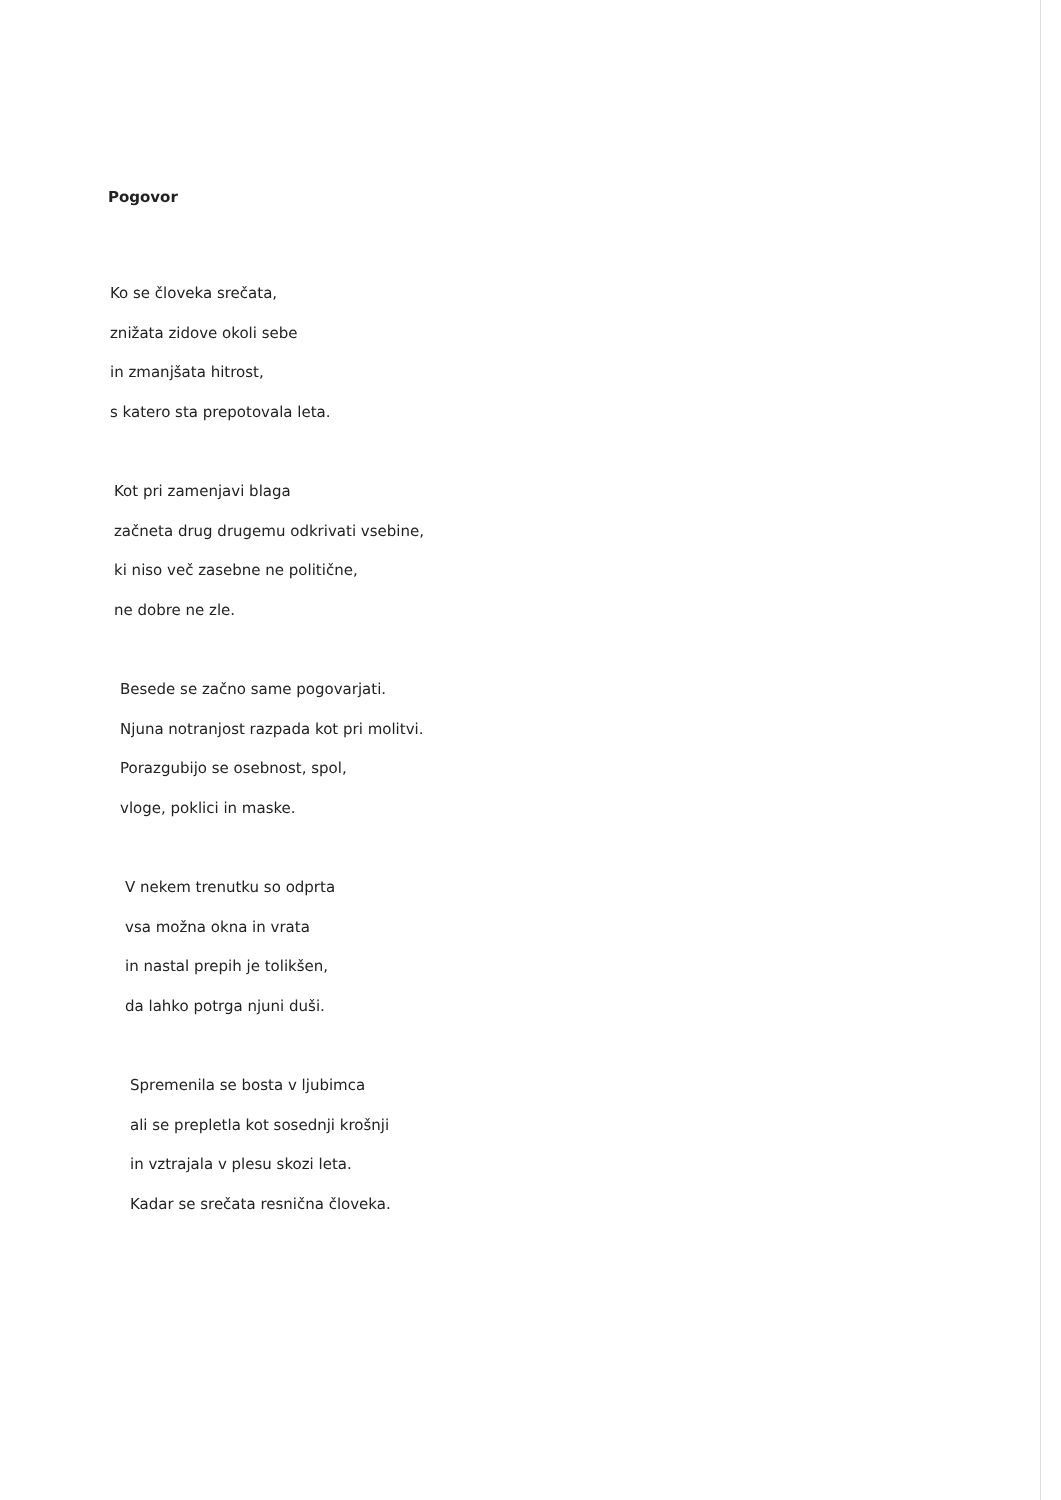Pogovor
Ko se človeka srečata,
znižata zidove okoli sebe
in zmanjšata hitrost,
s katero sta prepotovala leta.
Kot pri zamenjavi blaga
začneta drug drugemu odkrivati vsebine,
ki niso več zasebne ne politične,
ne dobre ne zle.
Besede se začno same pogovarjati.
Njuna notranjost razpada kot pri molitvi.
Porazgubijo se osebnost, spol,
vloge, poklici in maske.
V nekem trenutku so odprta
vsa možna okna in vrata
in nastal prepih je tolikšen,
da lahko potrga njuni duši.
Spremenila se bosta v ljubimca
ali se prepletla kot sosednji krošnji
in vztrajala v plesu skozi leta.
Kadar se srečata resnična človeka.